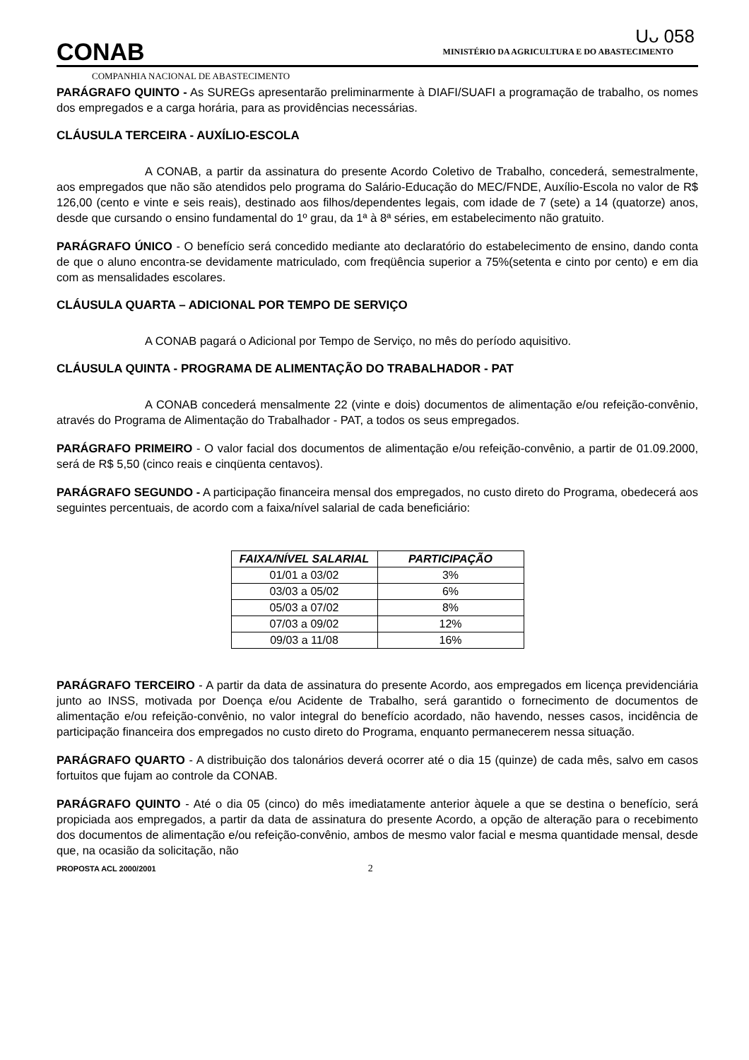Uᴗ 058
CONAB
MINISTÉRIO DA AGRICULTURA E DO ABASTECIMENTO
COMPANHIA NACIONAL DE ABASTECIMENTO
PARÁGRAFO QUINTO - As SUREGs apresentarão preliminarmente à DIAFI/SUAFI a programação de trabalho, os nomes dos empregados e a carga horária, para as providências necessárias.
CLÁUSULA TERCEIRA - AUXÍLIO-ESCOLA
A CONAB, a partir da assinatura do presente Acordo Coletivo de Trabalho, concederá, semestralmente, aos empregados que não são atendidos pelo programa do Salário-Educação do MEC/FNDE, Auxílio-Escola no valor de R$ 126,00 (cento e vinte e seis reais), destinado aos filhos/dependentes legais, com idade de 7 (sete) a 14 (quatorze) anos, desde que cursando o ensino fundamental do 1º grau, da 1ª à 8ª séries, em estabelecimento não gratuito.
PARÁGRAFO ÚNICO - O benefício será concedido mediante ato declaratório do estabelecimento de ensino, dando conta de que o aluno encontra-se devidamente matriculado, com freqüência superior a 75%(setenta e cinto por cento) e em dia com as mensalidades escolares.
CLÁUSULA QUARTA – ADICIONAL POR TEMPO DE SERVIÇO
A CONAB pagará o Adicional por Tempo de Serviço, no mês do período aquisitivo.
CLÁUSULA QUINTA - PROGRAMA DE ALIMENTAÇÃO DO TRABALHADOR - PAT
A CONAB concederá mensalmente 22 (vinte e dois) documentos de alimentação e/ou refeição-convênio, através do Programa de Alimentação do Trabalhador - PAT, a todos os seus empregados.
PARÁGRAFO PRIMEIRO - O valor facial dos documentos de alimentação e/ou refeição-convênio, a partir de 01.09.2000, será de R$ 5,50 (cinco reais e cinqüenta centavos).
PARÁGRAFO SEGUNDO - A participação financeira mensal dos empregados, no custo direto do Programa, obedecerá aos seguintes percentuais, de acordo com a faixa/nível salarial de cada beneficiário:
| FAIXA/NÍVEL SALARIAL | PARTICIPAÇÃO |
| --- | --- |
| 01/01 a 03/02 | 3% |
| 03/03 a 05/02 | 6% |
| 05/03 a 07/02 | 8% |
| 07/03 a 09/02 | 12% |
| 09/03 a 11/08 | 16% |
PARÁGRAFO TERCEIRO - A partir da data de assinatura do presente Acordo, aos empregados em licença previdenciária junto ao INSS, motivada por Doença e/ou Acidente de Trabalho, será garantido o fornecimento de documentos de alimentação e/ou refeição-convênio, no valor integral do benefício acordado, não havendo, nesses casos, incidência de participação financeira dos empregados no custo direto do Programa, enquanto permanecerem nessa situação.
PARÁGRAFO QUARTO - A distribuição dos talonários deverá ocorrer até o dia 15 (quinze) de cada mês, salvo em casos fortuitos que fujam ao controle da CONAB.
PARÁGRAFO QUINTO - Até o dia 05 (cinco) do mês imediatamente anterior àquele a que se destina o benefício, será propiciada aos empregados, a partir da data de assinatura do presente Acordo, a opção de alteração para o recebimento dos documentos de alimentação e/ou refeição-convênio, ambos de mesmo valor facial e mesma quantidade mensal, desde que, na ocasião da solicitação, não
PROPOSTA ACL 2000/2001 2